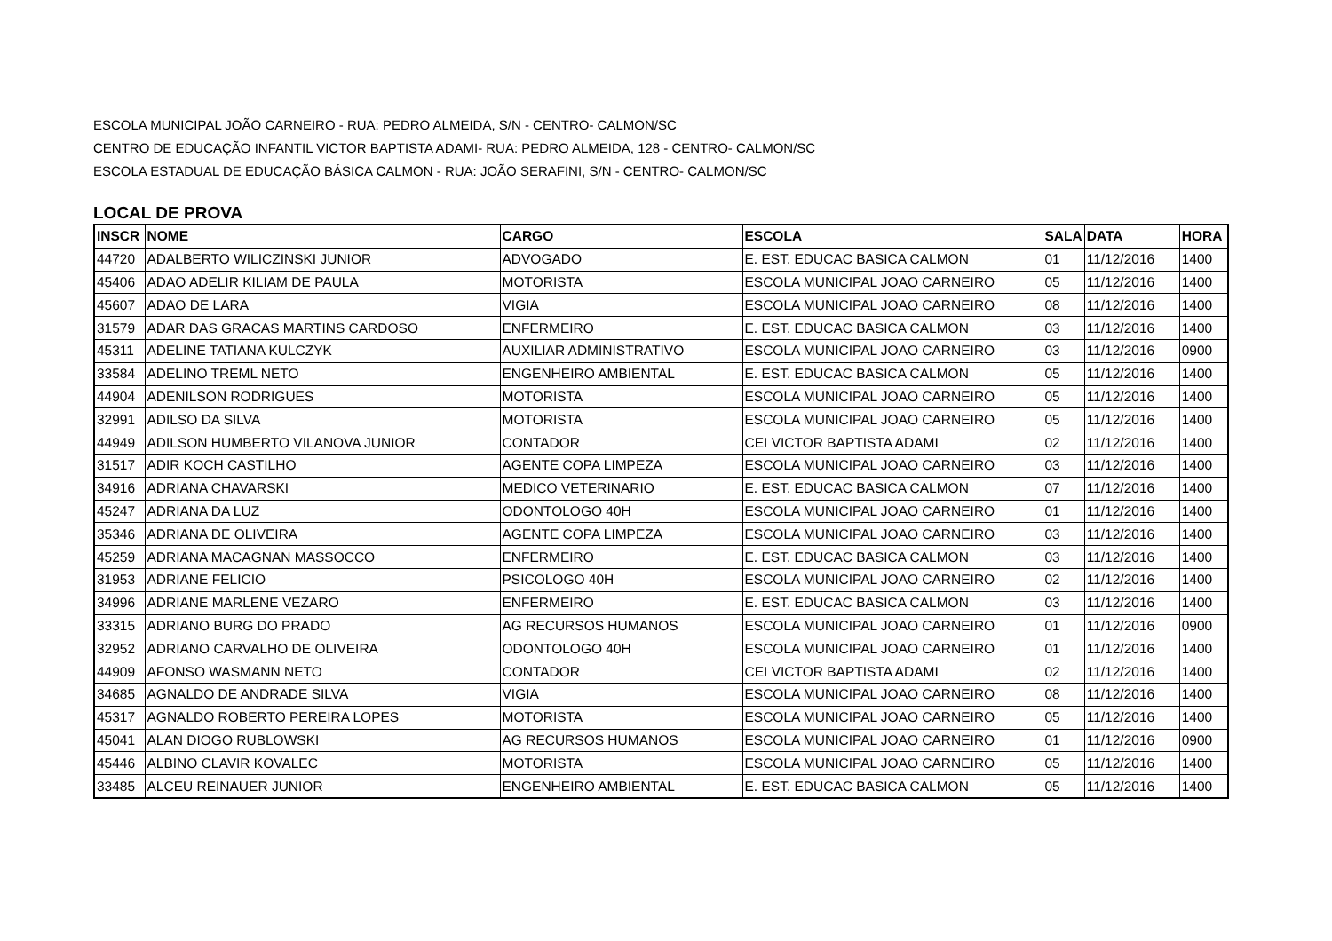ESCOLA MUNICIPAL JOÃO CARNEIRO - RUA: PEDRO ALMEIDA, S/N - CENTRO- CALMON/SC
CENTRO DE EDUCAÇÃO INFANTIL VICTOR BAPTISTA ADAMI- RUA: PEDRO ALMEIDA, 128 - CENTRO- CALMON/SC
ESCOLA ESTADUAL DE EDUCAÇÃO BÁSICA CALMON - RUA: JOÃO SERAFINI, S/N - CENTRO- CALMON/SC
LOCAL DE PROVA
| INSCR | NOME | CARGO | ESCOLA | SALA | DATA | HORA |
| --- | --- | --- | --- | --- | --- | --- |
| 44720 | ADALBERTO WILICZINSKI JUNIOR | ADVOGADO | E. EST. EDUCAC BASICA CALMON | 01 | 11/12/2016 | 1400 |
| 45406 | ADAO ADELIR KILIAM DE PAULA | MOTORISTA | ESCOLA MUNICIPAL JOAO CARNEIRO | 05 | 11/12/2016 | 1400 |
| 45607 | ADAO DE LARA | VIGIA | ESCOLA MUNICIPAL JOAO CARNEIRO | 08 | 11/12/2016 | 1400 |
| 31579 | ADAR DAS GRACAS MARTINS CARDOSO | ENFERMEIRO | E. EST. EDUCAC BASICA CALMON | 03 | 11/12/2016 | 1400 |
| 45311 | ADELINE TATIANA KULCZYK | AUXILIAR ADMINISTRATIVO | ESCOLA MUNICIPAL JOAO CARNEIRO | 03 | 11/12/2016 | 0900 |
| 33584 | ADELINO TREML NETO | ENGENHEIRO AMBIENTAL | E. EST. EDUCAC BASICA CALMON | 05 | 11/12/2016 | 1400 |
| 44904 | ADENILSON RODRIGUES | MOTORISTA | ESCOLA MUNICIPAL JOAO CARNEIRO | 05 | 11/12/2016 | 1400 |
| 32991 | ADILSO DA SILVA | MOTORISTA | ESCOLA MUNICIPAL JOAO CARNEIRO | 05 | 11/12/2016 | 1400 |
| 44949 | ADILSON HUMBERTO VILANOVA JUNIOR | CONTADOR | CEI VICTOR BAPTISTA ADAMI | 02 | 11/12/2016 | 1400 |
| 31517 | ADIR KOCH CASTILHO | AGENTE COPA LIMPEZA | ESCOLA MUNICIPAL JOAO CARNEIRO | 03 | 11/12/2016 | 1400 |
| 34916 | ADRIANA CHAVARSKI | MEDICO VETERINARIO | E. EST. EDUCAC BASICA CALMON | 07 | 11/12/2016 | 1400 |
| 45247 | ADRIANA DA LUZ | ODONTOLOGO 40H | ESCOLA MUNICIPAL JOAO CARNEIRO | 01 | 11/12/2016 | 1400 |
| 35346 | ADRIANA DE OLIVEIRA | AGENTE COPA LIMPEZA | ESCOLA MUNICIPAL JOAO CARNEIRO | 03 | 11/12/2016 | 1400 |
| 45259 | ADRIANA MACAGNAN MASSOCCO | ENFERMEIRO | E. EST. EDUCAC BASICA CALMON | 03 | 11/12/2016 | 1400 |
| 31953 | ADRIANE FELICIO | PSICOLOGO 40H | ESCOLA MUNICIPAL JOAO CARNEIRO | 02 | 11/12/2016 | 1400 |
| 34996 | ADRIANE MARLENE VEZARO | ENFERMEIRO | E. EST. EDUCAC BASICA CALMON | 03 | 11/12/2016 | 1400 |
| 33315 | ADRIANO BURG DO PRADO | AG RECURSOS HUMANOS | ESCOLA MUNICIPAL JOAO CARNEIRO | 01 | 11/12/2016 | 0900 |
| 32952 | ADRIANO CARVALHO DE OLIVEIRA | ODONTOLOGO 40H | ESCOLA MUNICIPAL JOAO CARNEIRO | 01 | 11/12/2016 | 1400 |
| 44909 | AFONSO WASMANN NETO | CONTADOR | CEI VICTOR BAPTISTA ADAMI | 02 | 11/12/2016 | 1400 |
| 34685 | AGNALDO DE ANDRADE SILVA | VIGIA | ESCOLA MUNICIPAL JOAO CARNEIRO | 08 | 11/12/2016 | 1400 |
| 45317 | AGNALDO ROBERTO PEREIRA LOPES | MOTORISTA | ESCOLA MUNICIPAL JOAO CARNEIRO | 05 | 11/12/2016 | 1400 |
| 45041 | ALAN DIOGO RUBLOWSKI | AG RECURSOS HUMANOS | ESCOLA MUNICIPAL JOAO CARNEIRO | 01 | 11/12/2016 | 0900 |
| 45446 | ALBINO CLAVIR KOVALEC | MOTORISTA | ESCOLA MUNICIPAL JOAO CARNEIRO | 05 | 11/12/2016 | 1400 |
| 33485 | ALCEU REINAUER JUNIOR | ENGENHEIRO AMBIENTAL | E. EST. EDUCAC BASICA CALMON | 05 | 11/12/2016 | 1400 |